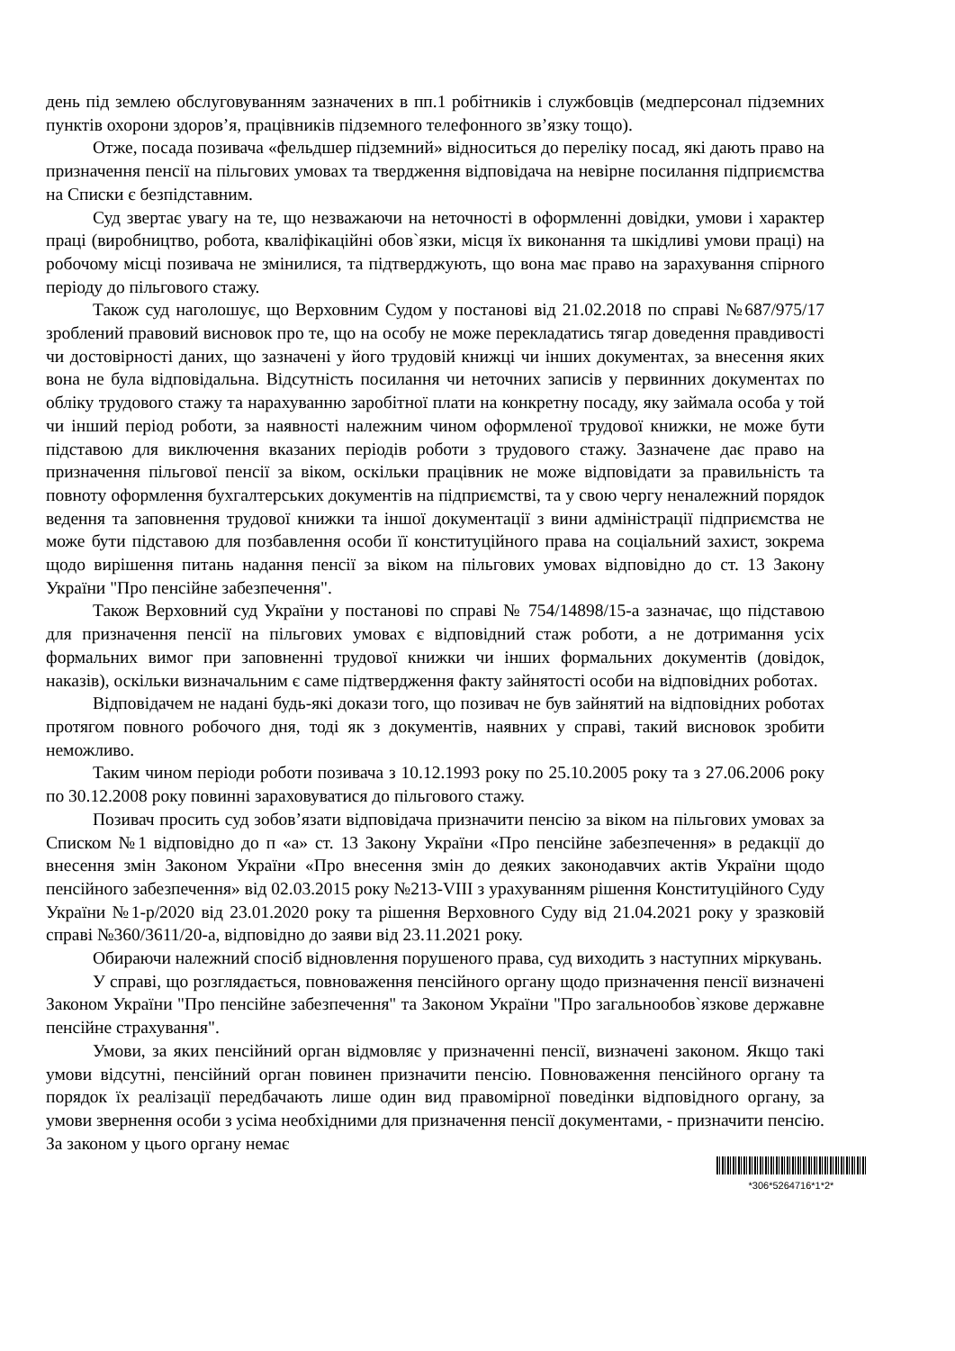день під землею обслуговуванням зазначених в пп.1 робітників і службовців (медперсонал підземних пунктів охорони здоров’я, працівників підземного телефонного зв’язку тощо).
Отже, посада позивача «фельдшер підземний» відноситься до переліку посад, які дають право на призначення пенсії на пільгових умовах та твердження відповідача на невірне посилання підприємства на Списки є безпідставним.
Суд звертає увагу на те, що незважаючи на неточності в оформленні довідки, умови і характер праці (виробництво, робота, кваліфікаційні обов`язки, місця їх виконання та шкідливі умови праці) на робочому місці позивача не змінилися, та підтверджують, що вона має право на зарахування спірного періоду до пільгового стажу.
Також суд наголошує, що Верховним Судом у постанові від 21.02.2018 по справі №687/975/17 зроблений правовий висновок про те, що на особу не може перекладатись тягар доведення правдивості чи достовірності даних, що зазначені у його трудовій книжці чи інших документах, за внесення яких вона не була відповідальна. Відсутність посилання чи неточних записів у первинних документах по обліку трудового стажу та нарахуванню заробітної плати на конкретну посаду, яку займала особа у той чи інший період роботи, за наявності належним чином оформленої трудової книжки, не може бути підставою для виключення вказаних періодів роботи з трудового стажу. Зазначене дає право на призначення пільгової пенсії за віком, оскільки працівник не може відповідати за правильність та повноту оформлення бухгалтерських документів на підприємстві, та у свою чергу неналежний порядок ведення та заповнення трудової книжки та іншої документації з вини адміністрації підприємства не може бути підставою для позбавлення особи її конституційного права на соціальний захист, зокрема щодо вирішення питань надання пенсії за віком на пільгових умовах відповідно до ст. 13 Закону України "Про пенсійне забезпечення".
Також Верховний суд України у постанові по справі № 754/14898/15-а зазначає, що підставою для призначення пенсії на пільгових умовах є відповідний стаж роботи, а не дотримання усіх формальних вимог при заповненні трудової книжки чи інших формальних документів (довідок, наказів), оскільки визначальним є саме підтвердження факту зайнятості особи на відповідних роботах.
Відповідачем не надані будь-які докази того, що позивач не був зайнятий на відповідних роботах протягом повного робочого дня, тоді як з документів, наявних у справі, такий висновок зробити неможливо.
Таким чином періоди роботи позивача з 10.12.1993 року по 25.10.2005 року та з 27.06.2006 року по 30.12.2008 року повинні зараховуватися до пільгового стажу.
Позивач просить суд зобов’язати відповідача призначити пенсію за віком на пільгових умовах за Списком №1 відповідно до п «а» ст. 13 Закону України «Про пенсійне забезпечення» в редакції до внесення змін Законом України «Про внесення змін до деяких законодавчих актів України щодо пенсійного забезпечення» від 02.03.2015 року №213-VIII з урахуванням рішення Конституційного Суду України №1-р/2020 від 23.01.2020 року та рішення Верховного Суду від 21.04.2021 року у зразковій справі №360/3611/20-а, відповідно до заяви від 23.11.2021 року.
Обираючи належний спосіб відновлення порушеного права, суд виходить з наступних міркувань.
У справі, що розглядається, повноваження пенсійного органу щодо призначення пенсії визначені Законом України "Про пенсійне забезпечення" та Законом України "Про загальнообов`язкове державне пенсійне страхування".
Умови, за яких пенсійний орган відмовляє у призначенні пенсії, визначені законом. Якщо такі умови відсутні, пенсійний орган повинен призначити пенсію. Повноваження пенсійного органу та порядок їх реалізації передбачають лише один вид правомірної поведінки відповідного органу, за умови звернення особи з усіма необхідними для призначення пенсії документами, - призначити пенсію. За законом у цього органу немає
*306*5264716*1*2*